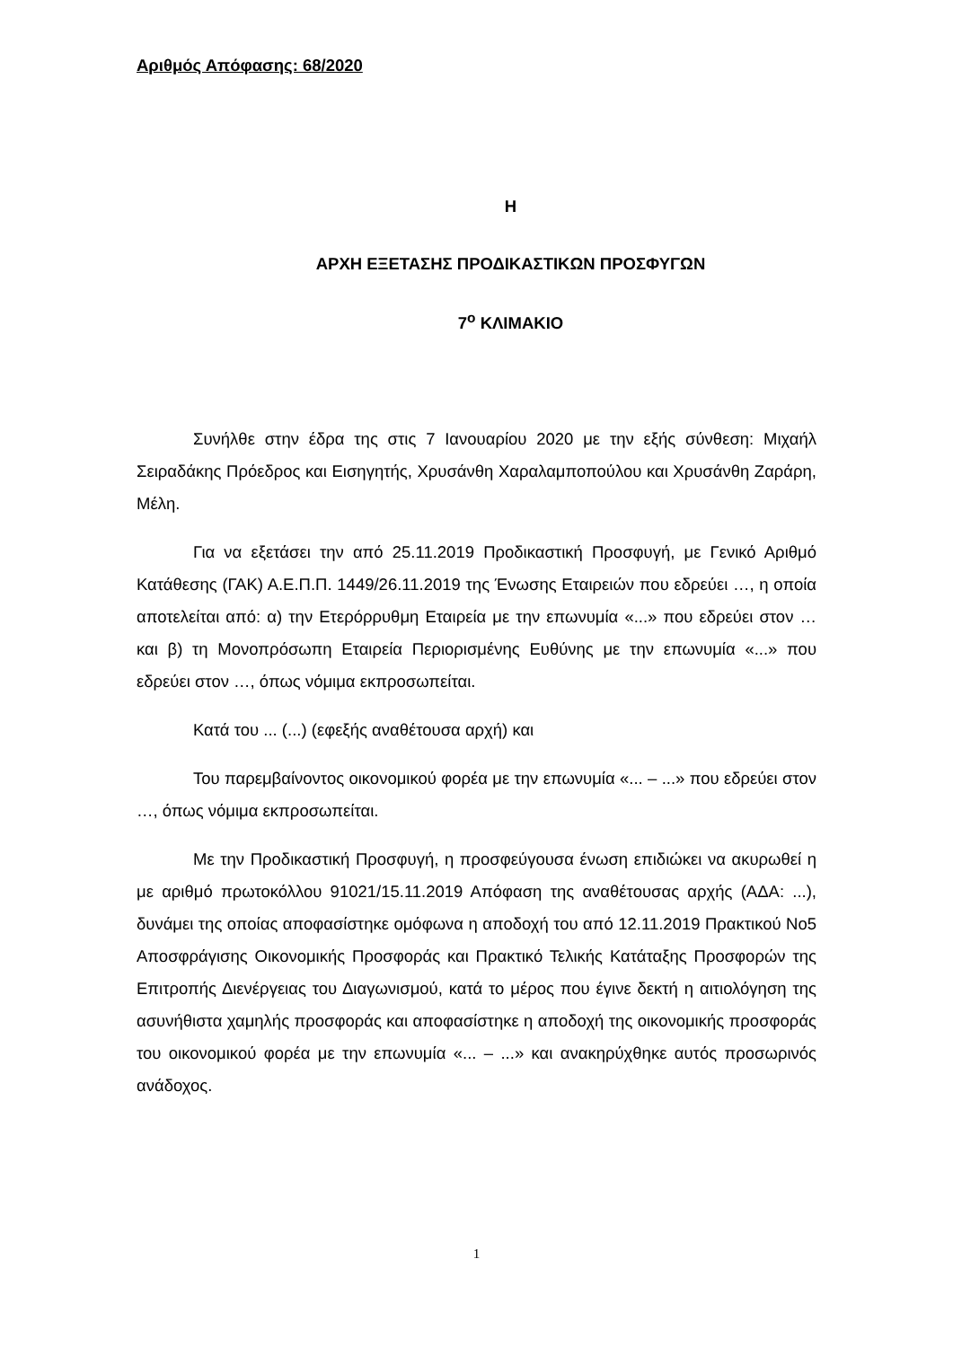Αριθμός Απόφασης: 68/2020
Η
ΑΡΧΗ ΕΞΕΤΑΣΗΣ ΠΡΟΔΙΚΑΣΤΙΚΩΝ ΠΡΟΣΦΥΓΩΝ
7<sup>ο</sup> ΚΛΙΜΑΚΙΟ
Συνήλθε στην έδρα της στις 7 Ιανουαρίου 2020 με την εξής σύνθεση: Μιχαήλ Σειραδάκης Πρόεδρος και Εισηγητής, Χρυσάνθη Χαραλαμποπούλου και Χρυσάνθη Ζαράρη, Μέλη.
Για να εξετάσει την από 25.11.2019 Προδικαστική Προσφυγή, με Γενικό Αριθμό Κατάθεσης (ΓΑΚ) Α.Ε.Π.Π. 1449/26.11.2019 της Ένωσης Εταιρειών που εδρεύει …, η οποία αποτελείται από: α) την Ετερόρρυθμη Εταιρεία με την επωνυμία «...» που εδρεύει στον … και β) τη Μονοπρόσωπη Εταιρεία Περιορισμένης Ευθύνης με την επωνυμία «...» που εδρεύει στον …, όπως νόμιμα εκπροσωπείται.
Κατά του ... (...) (εφεξής αναθέτουσα αρχή) και
Του παρεμβαίνοντος οικονομικού φορέα με την επωνυμία «... – ...» που εδρεύει στον …, όπως νόμιμα εκπροσωπείται.
Με την Προδικαστική Προσφυγή, η προσφεύγουσα ένωση επιδιώκει να ακυρωθεί η με αριθμό πρωτοκόλλου 91021/15.11.2019 Απόφαση της αναθέτουσας αρχής (ΑΔΑ: ...), δυνάμει της οποίας αποφασίστηκε ομόφωνα η αποδοχή του από 12.11.2019 Πρακτικού Νο5 Αποσφράγισης Οικονομικής Προσφοράς και Πρακτικό Τελικής Κατάταξης Προσφορών της Επιτροπής Διενέργειας του Διαγωνισμού, κατά το μέρος που έγινε δεκτή η αιτιολόγηση της ασυνήθιστα χαμηλής προσφοράς και αποφασίστηκε η αποδοχή της οικονομικής προσφοράς του οικονομικού φορέα με την επωνυμία «... – ...» και ανακηρύχθηκε αυτός προσωρινός ανάδοχος.
1